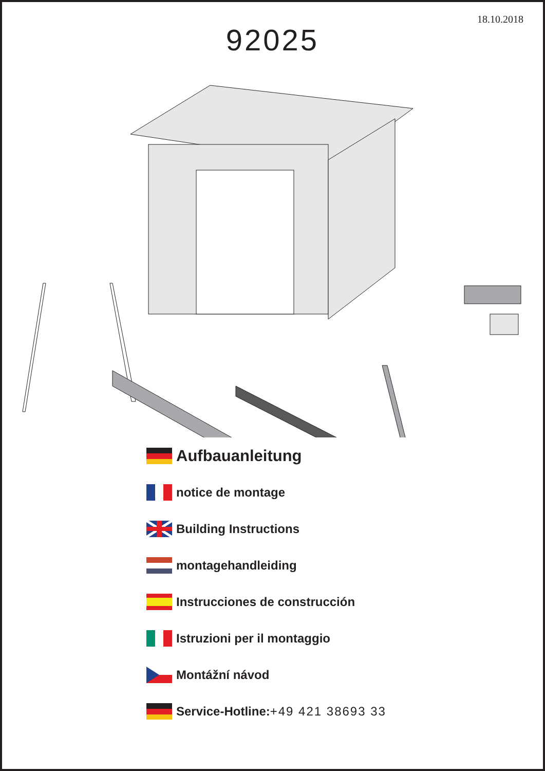18.10.2018
92025
Aufbauanleitung
notice de montage
Building Instructions
montagehandleiding
Instrucciones de construcción
Istruzioni per il montaggio
Montážní návod
Service-Hotline: +49 421 38693 33